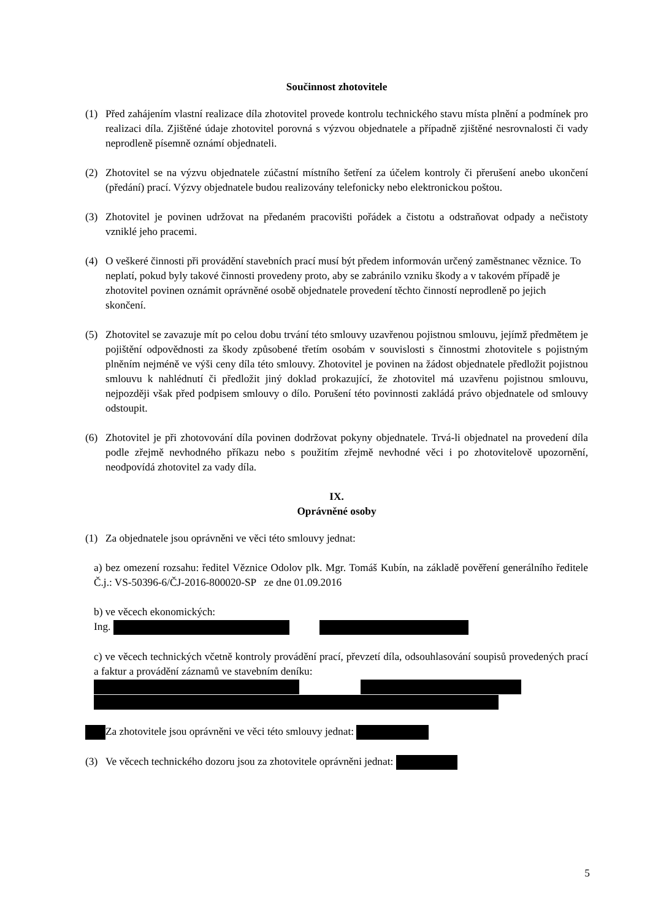Součinnost zhotovitele
(1) Před zahájením vlastní realizace díla zhotovitel provede kontrolu technického stavu místa plnění a podmínek pro realizaci díla. Zjištěné údaje zhotovitel porovná s výzvou objednatele a případně zjištěné nesrovnalosti či vady neprodleně písemně oznámí objednateli.
(2) Zhotovitel se na výzvu objednatele zúčastní místního šetření za účelem kontroly či přerušení anebo ukončení (předání) prací. Výzvy objednatele budou realizovány telefonicky nebo elektronickou poštou.
(3) Zhotovitel je povinen udržovat na předaném pracovišti pořádek a čistotu a odstraňovat odpady a nečistoty vzniklé jeho pracemi.
(4) O veškeré činnosti při provádění stavebních prací musí být předem informován určený zaměstnanec věznice. To neplatí, pokud byly takové činnosti provedeny proto, aby se zabránilo vzniku škody a v takovém případě je zhotovitel povinen oznámit oprávněné osobě objednatele provedení těchto činností neprodleně po jejich skončení.
(5) Zhotovitel se zavazuje mít po celou dobu trvání této smlouvy uzavřenou pojistnou smlouvu, jejímž předmětem je pojištění odpovědnosti za škody způsobené třetím osobám v souvislosti s činnostmi zhotovitele s pojistným plněním nejméně ve výši ceny díla této smlouvy. Zhotovitel je povinen na žádost objednatele předložit pojistnou smlouvu k nahlédnutí či předložit jiný doklad prokazující, že zhotovitel má uzavřenu pojistnou smlouvu, nejpozději však před podpisem smlouvy o dílo. Porušení této povinnosti zakládá právo objednatele od smlouvy odstoupit.
(6) Zhotovitel je při zhotovování díla povinen dodržovat pokyny objednatele. Trvá-li objednatel na provedení díla podle zřejmě nevhodného příkazu nebo s použitím zřejmě nevhodné věci i po zhotovitelově upozornění, neodpovídá zhotovitel za vady díla.
IX.
Oprávněné osoby
(1) Za objednatele jsou oprávněni ve věci této smlouvy jednat:
a) bez omezení rozsahu: ředitel Věznice Odolov plk. Mgr. Tomáš Kubín, na základě pověření generálního ředitele Č.j.: VS-50396-6/ČJ-2016-800020-SP ze dne 01.09.2016
b) ve věcech ekonomických:
Ing.
c) ve věcech technických včetně kontroly provádění prací, převzetí díla, odsouhlasování soupisů provedených prací a faktur a provádění záznamů ve stavebním deníku:
Za zhotovitele jsou oprávněni ve věci této smlouvy jednat:
(3) Ve věcech technického dozoru jsou za zhotovitele oprávněni jednat:
5